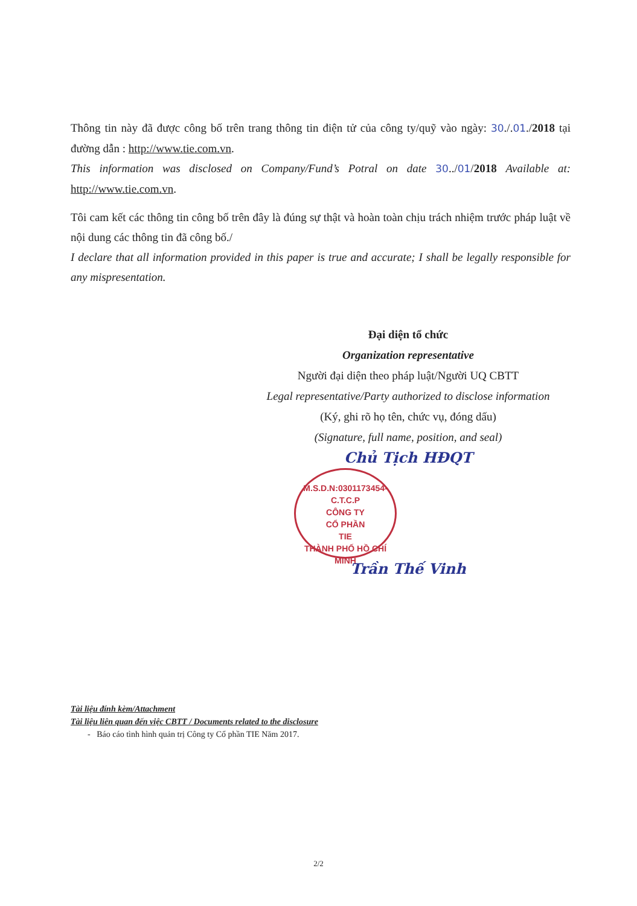Thông tin này đã được công bố trên trang thông tin điện tử của công ty/quỹ vào ngày: 30./.01./2018 tại đường dẫn : http://www.tie.com.vn.
This information was disclosed on Company/Fund’s Potral on date 30../01/2018 Available at: http://www.tie.com.vn.
Tôi cam kết các thông tin công bố trên đây là đúng sự thật và hoàn toàn chịu trách nhiệm trước pháp luật về nội dung các thông tin đã công bố./
I declare that all information provided in this paper is true and accurate; I shall be legally responsible for any mispresentation.
Đại diện tổ chức
Organization representative
Người đại diện theo pháp luật/Người UQ CBTT
Legal representative/Party authorized to disclose information
(Ký, ghi rõ họ tên, chức vụ, đóng dấu)
(Signature, full name, position, and seal)
Chủ Tịch HĐQT
M.S.D.N:0301173454-C.T.C.P
CÔNG TY
CỔ PHẦN
TIE
THÀNH PHỐ HỒ CHÍ MINH
Trần Thế Vinh
Tài liệu đính kèm/Attachment
Tài liệu liên quan đến việc CBTT / Documents related to the disclosure
- Báo cáo tình hình quản trị Công ty Cổ phần TIE Năm 2017.
2/2